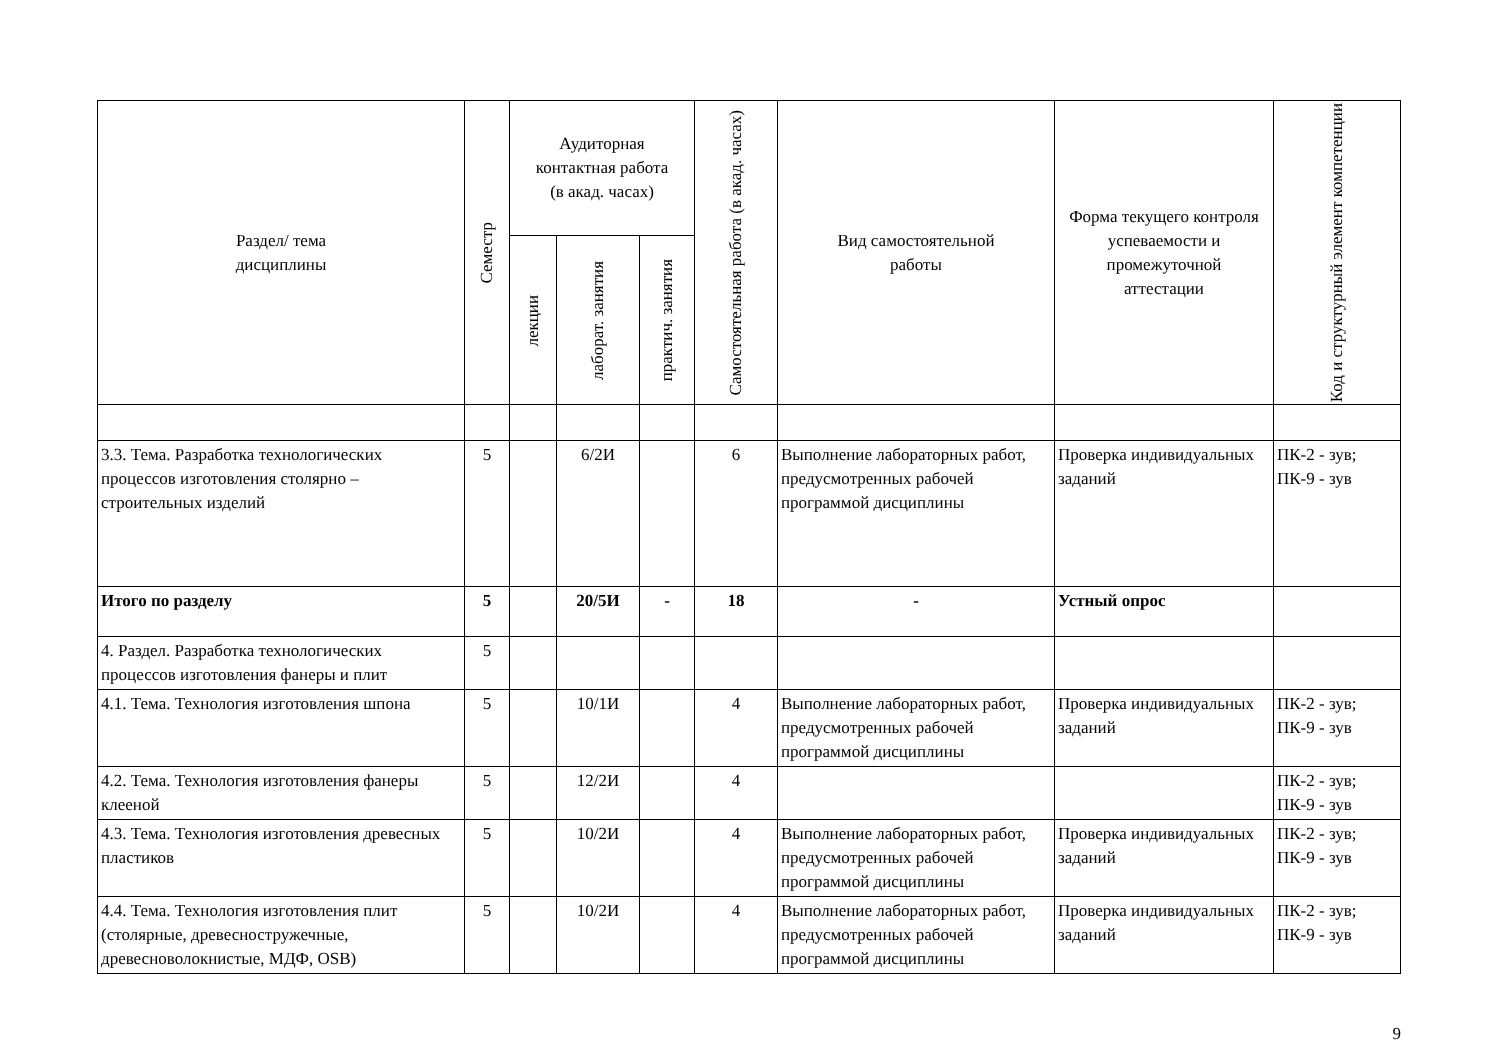| Раздел/ тема дисциплины | Семестр | Аудиторная контактная работа (в акад. часах) | | | Самостоятельная работа (в акад. часах) | Вид самостоятельной работы | Форма текущего контроля успеваемости и промежуточной аттестации | Код и структурный элемент компетенции |
| --- | --- | --- | --- | --- | --- | --- | --- | --- |
| | | лекции | лаборат. занятия | практич. занятия | | | | |
| 3.3. Тема. Разработка технологических процессов изготовления столярно – строительных изделий | 5 | | 6/2И | | 6 | Выполнение лабораторных работ, предусмотренных рабочей программой дисциплины | Проверка индивидуальных заданий | ПК-2 - зув; ПК-9 - зув |
| Итого по разделу | 5 | | 20/5И | - | 18 | - | Устный опрос | |
| 4. Раздел. Разработка технологических процессов изготовления фанеры и плит | 5 | | | | | | | |
| 4.1. Тема. Технология изготовления шпона | 5 | | 10/1И | | 4 | Выполнение лабораторных работ, предусмотренных рабочей программой дисциплины | Проверка индивидуальных заданий | ПК-2 - зув; ПК-9 - зув |
| 4.2. Тема. Технология изготовления фанеры клееной | 5 | | 12/2И | | 4 | | | ПК-2 - зув; ПК-9 - зув |
| 4.3. Тема. Технология изготовления древесных пластиков | 5 | | 10/2И | | 4 | Выполнение лабораторных работ, предусмотренных рабочей программой дисциплины | Проверка индивидуальных заданий | ПК-2 - зув; ПК-9 - зув |
| 4.4. Тема. Технология изготовления плит (столярные, древесностружечные, древесноволокнистые, МДФ, OSB) | 5 | | 10/2И | | 4 | Выполнение лабораторных работ, предусмотренных рабочей программой дисциплины | Проверка индивидуальных заданий | ПК-2 - зув; ПК-9 - зув |
9